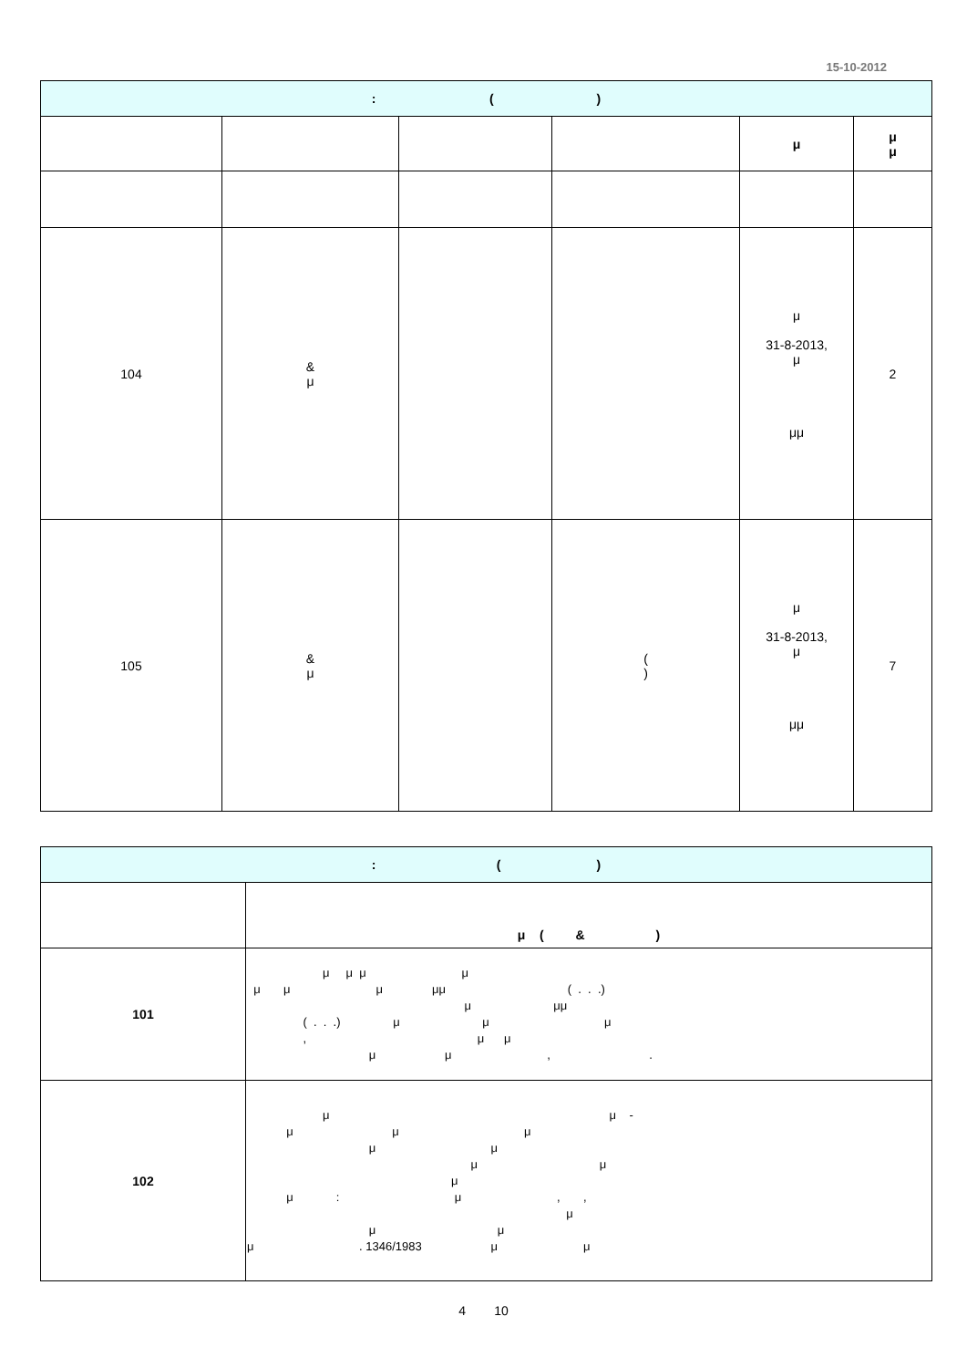15-10-2012
| : ( ) | | | | | |
| | | | | μ | μ μ |
| 104 | & μ | | | μ 31-8-2013, μ μμ | 2 |
| 105 | & μ | | ( ) | μ 31-8-2013, μ μμ | 7 |
| : ( ) | |
| | μ ( & ) |
| 101 | μ μ μ μ μ μ μ μμ ( . . .) μ μμ ( . . .) μ μ μ , μ μ μ μ , . |
| 102 | μ μ - μ μ μ μ μ μ μ μ μ : μ , , μ μ μ μ . 1346/1983 μ μ |
4 10